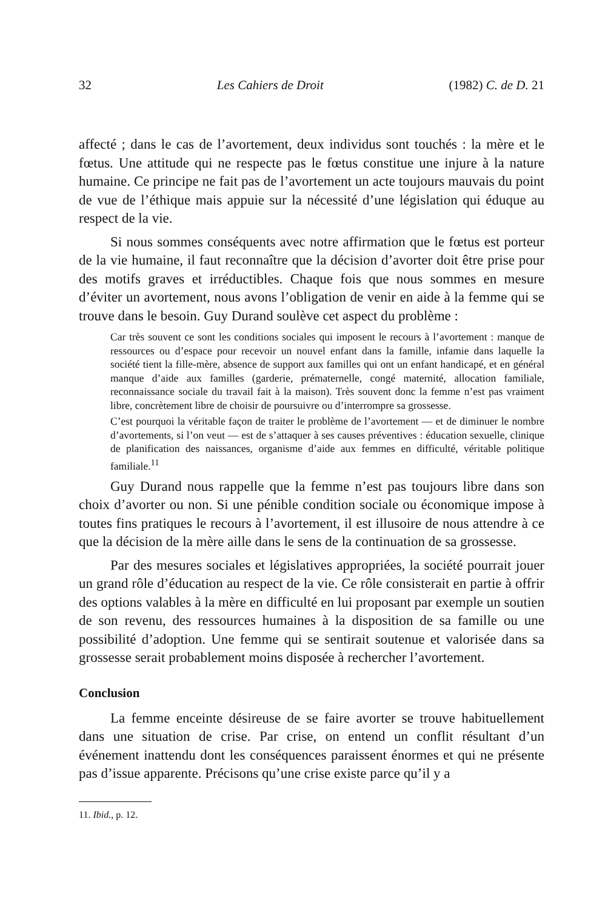32 Les Cahiers de Droit (1982) C. de D. 21
affecté ; dans le cas de l’avortement, deux individus sont touchés : la mère et le fœtus. Une attitude qui ne respecte pas le fœtus constitue une injure à la nature humaine. Ce principe ne fait pas de l’avortement un acte toujours mauvais du point de vue de l’éthique mais appuie sur la nécessité d’une législation qui éduque au respect de la vie.
Si nous sommes conséquents avec notre affirmation que le fœtus est porteur de la vie humaine, il faut reconnaître que la décision d’avorter doit être prise pour des motifs graves et irréductibles. Chaque fois que nous sommes en mesure d’éviter un avortement, nous avons l’obligation de venir en aide à la femme qui se trouve dans le besoin. Guy Durand soulève cet aspect du problème :
Car très souvent ce sont les conditions sociales qui imposent le recours à l’avortement : manque de ressources ou d’espace pour recevoir un nouvel enfant dans la famille, infamie dans laquelle la société tient la fille-mère, absence de support aux familles qui ont un enfant handicapé, et en général manque d’aide aux familles (garderie, prématernelle, congé maternité, allocation familiale, reconnaissance sociale du travail fait à la maison). Très souvent donc la femme n’est pas vraiment libre, concrètement libre de choisir de poursuivre ou d’interrompre sa grossesse.
C’est pourquoi la véritable façon de traiter le problème de l’avortement — et de diminuer le nombre d’avortements, si l’on veut — est de s’attaquer à ses causes préventives : éducation sexuelle, clinique de planification des naissances, organisme d’aide aux femmes en difficulté, véritable politique familiale.<sup>11</sup>
Guy Durand nous rappelle que la femme n’est pas toujours libre dans son choix d’avorter ou non. Si une pénible condition sociale ou économique impose à toutes fins pratiques le recours à l’avortement, il est illusoire de nous attendre à ce que la décision de la mère aille dans le sens de la continuation de sa grossesse.
Par des mesures sociales et législatives appropriées, la société pourrait jouer un grand rôle d’éducation au respect de la vie. Ce rôle consisterait en partie à offrir des options valables à la mère en difficulté en lui proposant par exemple un soutien de son revenu, des ressources humaines à la disposition de sa famille ou une possibilité d’adoption. Une femme qui se sentirait soutenue et valorisée dans sa grossesse serait probablement moins disposée à rechercher l’avortement.
Conclusion
La femme enceinte désireuse de se faire avorter se trouve habituellement dans une situation de crise. Par crise, on entend un conflit résultant d’un événement inattendu dont les conséquences paraissent énormes et qui ne présente pas d’issue apparente. Précisons qu’une crise existe parce qu’il y a
11. Ibid., p. 12.